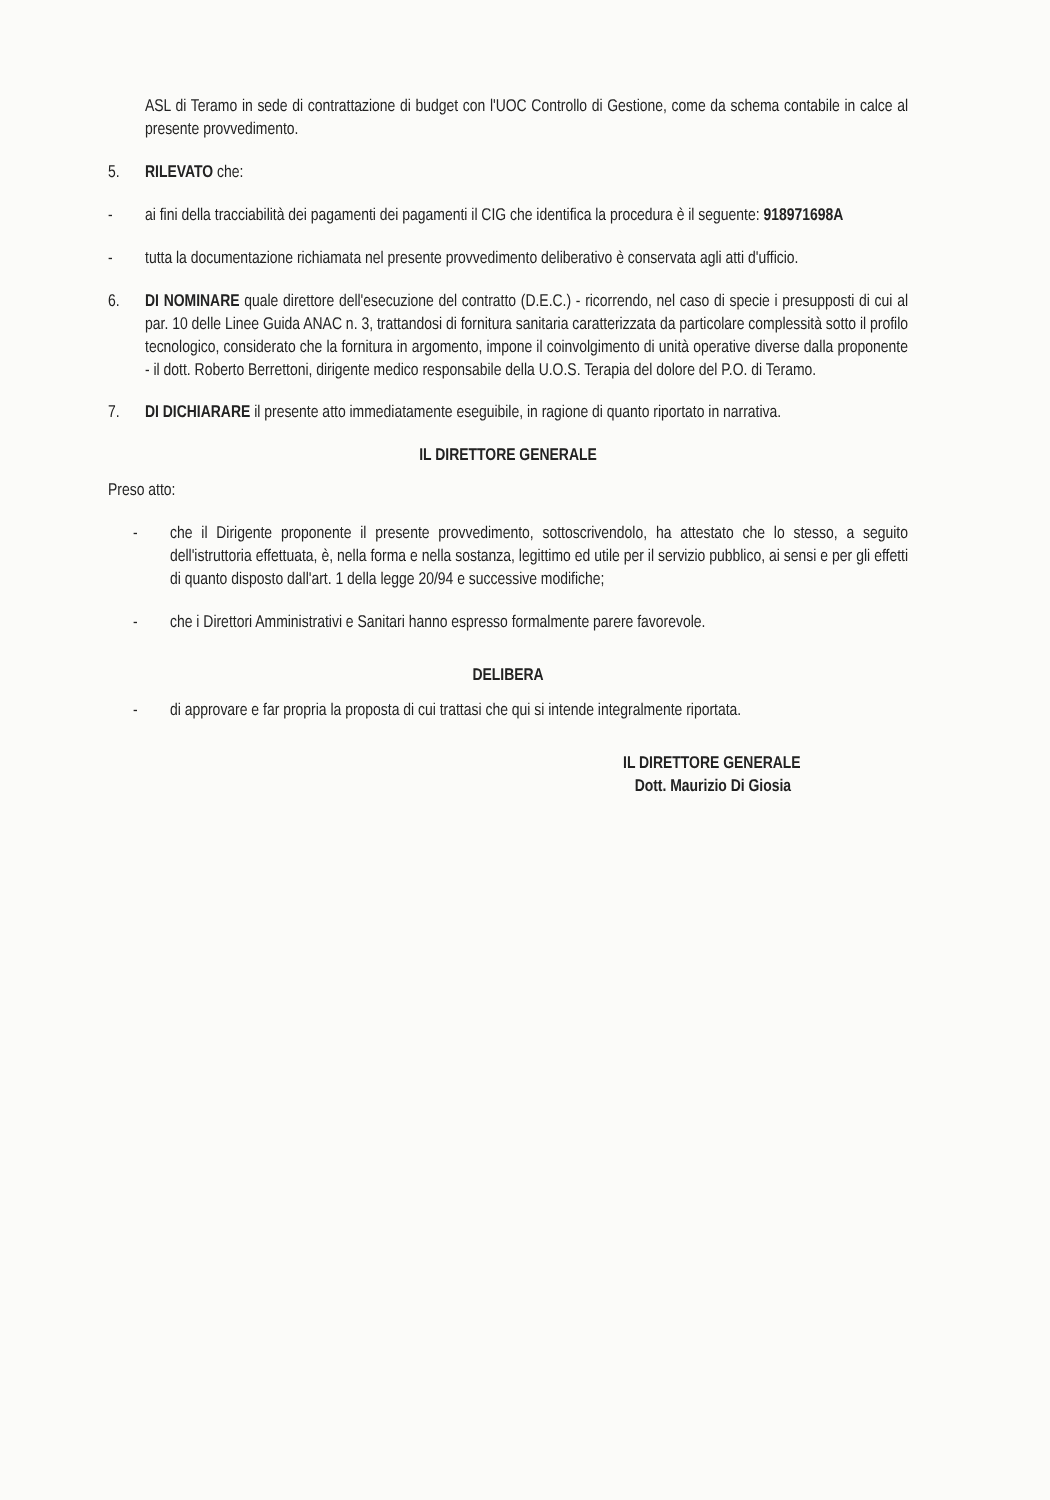ASL di Teramo in sede di contrattazione di budget con l'UOC Controllo di Gestione, come da schema contabile in calce al presente provvedimento.
5. RILEVATO che:
- ai fini della tracciabilità dei pagamenti dei pagamenti il CIG che identifica la procedura è il seguente: 918971698A
- tutta la documentazione richiamata nel presente provvedimento deliberativo è conservata agli atti d'ufficio.
6. DI NOMINARE quale direttore dell'esecuzione del contratto (D.E.C.) - ricorrendo, nel caso di specie i presupposti di cui al par. 10 delle Linee Guida ANAC n. 3, trattandosi di fornitura sanitaria caratterizzata da particolare complessità sotto il profilo tecnologico, considerato che la fornitura in argomento, impone il coinvolgimento di unità operative diverse dalla proponente - il dott. Roberto Berrettoni, dirigente medico responsabile della U.O.S. Terapia del dolore del P.O. di Teramo.
7. DI DICHIARARE il presente atto immediatamente eseguibile, in ragione di quanto riportato in narrativa.
IL DIRETTORE GENERALE
Preso atto:
- che il Dirigente proponente il presente provvedimento, sottoscrivendolo, ha attestato che lo stesso, a seguito dell'istruttoria effettuata, è, nella forma e nella sostanza, legittimo ed utile per il servizio pubblico, ai sensi e per gli effetti di quanto disposto dall'art. 1 della legge 20/94 e successive modifiche;
- che i Direttori Amministrativi e Sanitari hanno espresso formalmente parere favorevole.
DELIBERA
- di approvare e far propria la proposta di cui trattasi che qui si intende integralmente riportata.
IL DIRETTORE GENERALE
Dott. Maurizio Di Giosia